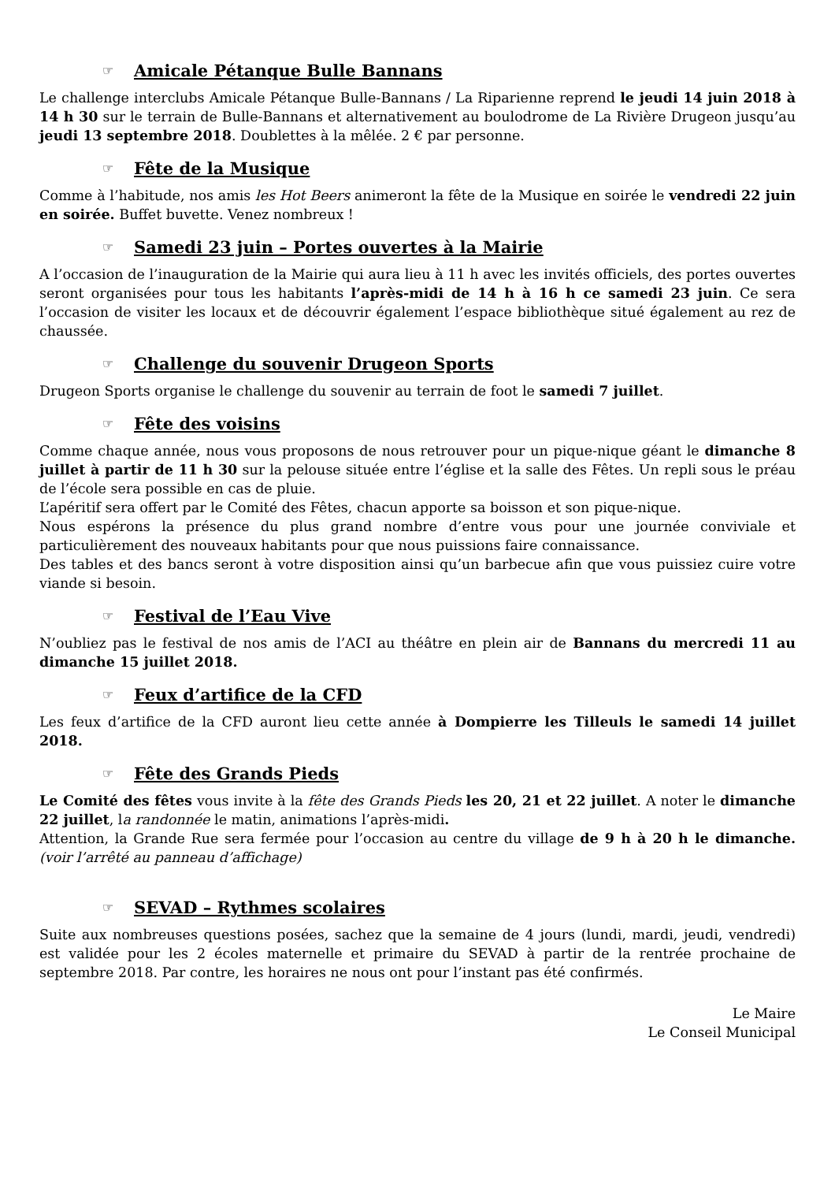☞ Amicale Pétanque Bulle Bannans
Le challenge interclubs Amicale Pétanque Bulle-Bannans / La Riparienne reprend le jeudi 14 juin 2018 à 14 h 30 sur le terrain de Bulle-Bannans et alternativement au boulodrome de La Rivière Drugeon jusqu’au jeudi 13 septembre 2018. Doublettes à la mêlée. 2 € par personne.
☞ Fête de la Musique
Comme à l’habitude, nos amis les Hot Beers animeront la fête de la Musique en soirée le vendredi 22 juin en soirée. Buffet buvette. Venez nombreux !
☞ Samedi 23 juin – Portes ouvertes à la Mairie
A l’occasion de l’inauguration de la Mairie qui aura lieu à 11 h avec les invités officiels, des portes ouvertes seront organisées pour tous les habitants l’après-midi de 14 h à 16 h ce samedi 23 juin. Ce sera l’occasion de visiter les locaux et de découvrir également l’espace bibliothèque situé également au rez de chaussée.
☞ Challenge du souvenir Drugeon Sports
Drugeon Sports organise le challenge du souvenir au terrain de foot le samedi 7 juillet.
☞ Fête des voisins
Comme chaque année, nous vous proposons de nous retrouver pour un pique-nique géant le dimanche 8 juillet à partir de 11 h 30 sur la pelouse située entre l’église et la salle des Fêtes. Un repli sous le préau de l’école sera possible en cas de pluie.
L’apéritif sera offert par le Comité des Fêtes, chacun apporte sa boisson et son pique-nique.
Nous espérons la présence du plus grand nombre d’entre vous pour une journée conviviale et particulièrement des nouveaux habitants pour que nous puissions faire connaissance.
Des tables et des bancs seront à votre disposition ainsi qu’un barbecue afin que vous puissiez cuire votre viande si besoin.
☞ Festival de l’Eau Vive
N’oubliez pas le festival de nos amis de l’ACI au théâtre en plein air de Bannans du mercredi 11 au dimanche 15 juillet 2018.
☞ Feux d’artifice de la CFD
Les feux d’artifice de la CFD auront lieu cette année à Dompierre les Tilleuls le samedi 14 juillet 2018.
☞ Fête des Grands Pieds
Le Comité des fêtes vous invite à la fête des Grands Pieds les 20, 21 et 22 juillet. A noter le dimanche 22 juillet, la randonnée le matin, animations l’après-midi.
Attention, la Grande Rue sera fermée pour l’occasion au centre du village de 9 h à 20 h le dimanche. (voir l’arrêté au panneau d’affichage)
☞ SEVAD – Rythmes scolaires
Suite aux nombreuses questions posées, sachez que la semaine de 4 jours (lundi, mardi, jeudi, vendredi) est validée pour les 2 écoles maternelle et primaire du SEVAD à partir de la rentrée prochaine de septembre 2018. Par contre, les horaires ne nous ont pour l’instant pas été confirmés.
Le Maire
Le Conseil Municipal